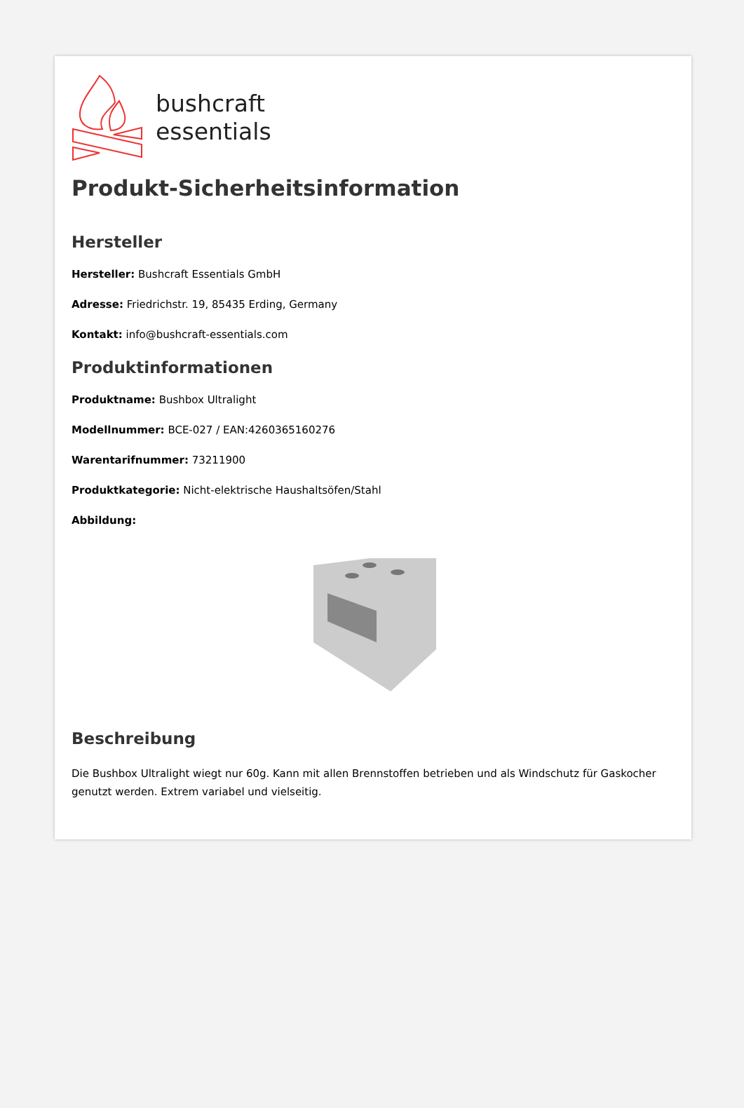bushcraft
essentials
Produkt-Sicherheitsinformation
Hersteller
Hersteller: Bushcraft Essentials GmbH
Adresse: Friedrichstr. 19, 85435 Erding, Germany
Kontakt: info@bushcraft-essentials.com
Produktinformationen
Produktname: Bushbox Ultralight
Modellnummer: BCE-027 / EAN:4260365160276
Warentarifnummer: 73211900
Produktkategorie: Nicht-elektrische Haushaltsöfen/Stahl
Abbildung:
Beschreibung
Die Bushbox Ultralight wiegt nur 60g. Kann mit allen Brennstoffen betrieben und als Windschutz für Gaskocher genutzt werden. Extrem variabel und vielseitig.